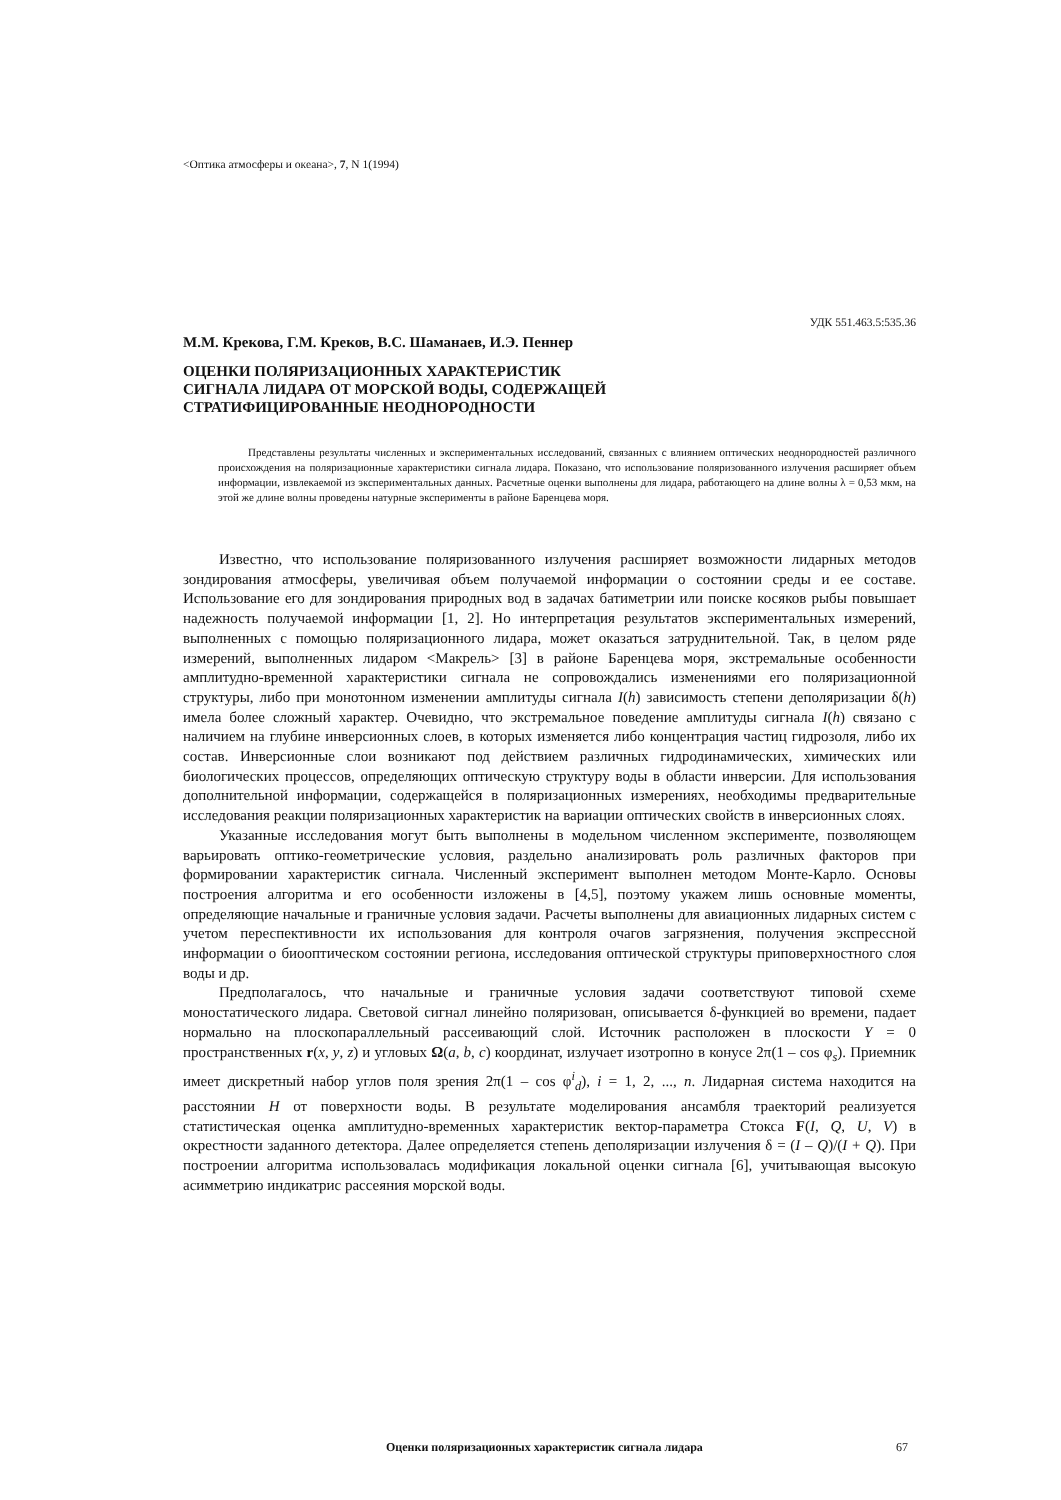<Оптика атмосферы и океана>, 7, N 1(1994)
УДК 551.463.5:535.36
М.М. Крекова, Г.М. Креков, В.С. Шаманаев, И.Э. Пеннер
ОЦЕНКИ ПОЛЯРИЗАЦИОННЫХ ХАРАКТЕРИСТИК
СИГНАЛА ЛИДАРА ОТ МОРСКОЙ ВОДЫ, СОДЕРЖАЩЕЙ
СТРАТИФИЦИРОВАННЫЕ НЕОДНОРОДНОСТИ
Представлены результаты численных и экспериментальных исследований, связанных с влиянием оптических неоднородностей различного происхождения на поляризационные характеристики сигнала лидара. Показано, что использование поляризованного излучения расширяет объем информации, извлекаемой из экспериментальных данных. Расчетные оценки выполнены для лидара, работающего на длине волны λ = 0,53 мкм, на этой же длине волны проведены натурные эксперименты в районе Баренцева моря.
Известно, что использование поляризованного излучения расширяет возможности лидарных методов зондирования атмосферы, увеличивая объем получаемой информации о состоянии среды и ее составе. Использование его для зондирования природных вод в задачах батиметрии или поиске косяков рыбы повышает надежность получаемой информации [1, 2]. Но интерпретация результатов экспериментальных измерений, выполненных с помощью поляризационного лидара, может оказаться затруднительной. Так, в целом ряде измерений, выполненных лидаром <Макрель> [3] в районе Баренцева моря, экстремальные особенности амплитудно-временной характеристики сигнала не сопровождались изменениями его поляризационной структуры, либо при монотонном изменении амплитуды сигнала I(h) зависимость степени деполяризации δ(h) имела более сложный характер. Очевидно, что экстремальное поведение амплитуды сигнала I(h) связано с наличием на глубине инверсионных слоев, в которых изменяется либо концентрация частиц гидрозоля, либо их состав. Инверсионные слои возникают под действием различных гидродинамических, химических или биологических процессов, определяющих оптическую структуру воды в области инверсии. Для использования дополнительной информации, содержащейся в поляризационных измерениях, необходимы предварительные исследования реакции поляризационных характеристик на вариации оптических свойств в инверсионных слоях.
Указанные исследования могут быть выполнены в модельном численном эксперименте, позволяющем варьировать оптико-геометрические условия, раздельно анализировать роль различных факторов при формировании характеристик сигнала. Численный эксперимент выполнен методом Монте-Карло. Основы построения алгоритма и его особенности изложены в [4,5], поэтому укажем лишь основные моменты, определяющие начальные и граничные условия задачи. Расчеты выполнены для авиационных лидарных систем с учетом переспективности их использования для контроля очагов загрязнения, получения экспрессной информации о биооптическом состоянии региона, исследования оптической структуры приповерхностного слоя воды и др.
Предполагалось, что начальные и граничные условия задачи соответствуют типовой схеме моностатического лидара. Световой сигнал линейно поляризован, описывается δ-функцией во времени, падает нормально на плоскопараллельный рассеивающий слой. Источник расположен в плоскости Y = 0 пространственных r(x, y, z) и угловых Ω(a, b, c) координат, излучает изотропно в конусе 2π(1 – cos φ<sub>s</sub>). Приемник имеет дискретный набор углов поля зрения 2π(1 – cos φ<sup>i</sup><sub>d</sub>), i = 1, 2, ..., n. Лидарная система находится на расстоянии H от поверхности воды. В результате моделирования ансамбля траекторий реализуется статистическая оценка амплитудно-временных характеристик вектор-параметра Стокса F(I, Q, U, V) в окрестности заданного детектора. Далее определяется степень деполяризации излучения δ = (I – Q)/(I + Q). При построении алгоритма использовалась модификация локальной оценки сигнала [6], учитывающая высокую асимметрию индикатрис рассеяния морской воды.
Оценки поляризационных характеристик сигнала лидара 67